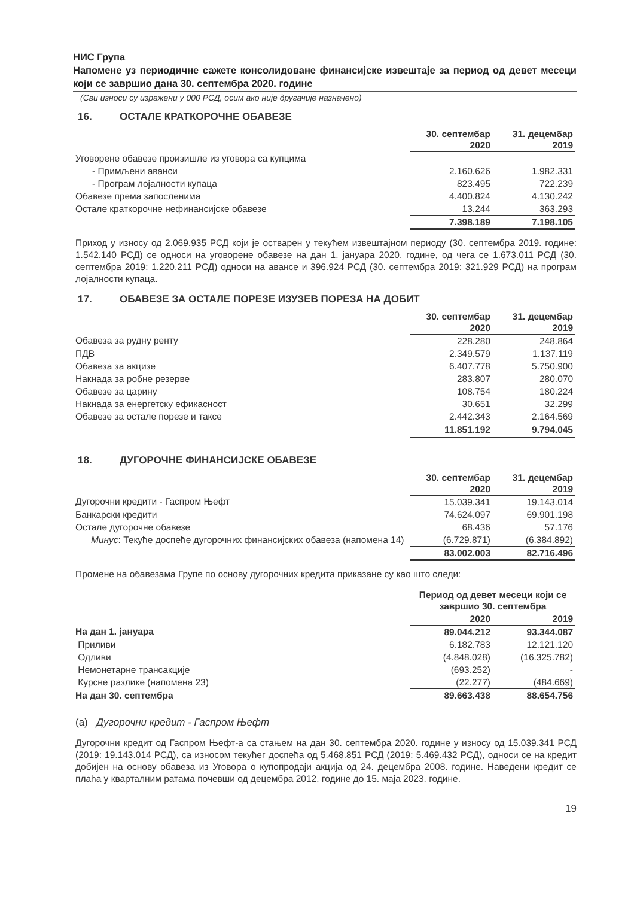НИС Група
Напомене уз периодичне сажете консолидоване финансијске извештаје за период од девет месеци који се завршио дана 30. септембра 2020. године
(Сви износи су изражени у 000 РСД, осим ако није другачије назначено)
16. ОСТАЛЕ КРАТКОРОЧНЕ ОБАВЕЗЕ
| | 30. септембар 2020 | 31. децембар 2019 |
| Уговорене обавезе произишле из уговора са купцима | | |
| - Примљени аванси | 2.160.626 | 1.982.331 |
| - Програм лојалности купаца | 823.495 | 722.239 |
| Обавезе према запосленима | 4.400.824 | 4.130.242 |
| Остале краткорочне нефинансијске обавезе | 13.244 | 363.293 |
| | 7.398.189 | 7.198.105 |
Приход у износу од 2.069.935 РСД који је остварен у текућем извештајном периоду (30. септембра 2019. године: 1.542.140 РСД) се односи на уговорене обавезе на дан 1. јануара 2020. године, од чега се 1.673.011 РСД (30. септембра 2019: 1.220.211 РСД) односи на авансе и 396.924 РСД (30. септембра 2019: 321.929 РСД) на програм лојалности купаца.
17. ОБАВЕЗЕ ЗА ОСТАЛЕ ПОРЕЗЕ ИЗУЗЕВ ПОРЕЗА НА ДОБИТ
| | 30. септембар 2020 | 31. децембар 2019 |
| Обавеза за рудну ренту | 228.280 | 248.864 |
| ПДВ | 2.349.579 | 1.137.119 |
| Обавеза за акцизе | 6.407.778 | 5.750.900 |
| Накнада за робне резерве | 283.807 | 280.070 |
| Обавезе за царину | 108.754 | 180.224 |
| Накнада за енергетску ефикасност | 30.651 | 32.299 |
| Обавезе за остале порезе и таксе | 2.442.343 | 2.164.569 |
| | 11.851.192 | 9.794.045 |
18. ДУГОРОЧНЕ ФИНАНСИЈСКЕ ОБАВЕЗЕ
| | 30. септембар 2020 | 31. децембар 2019 |
| Дугорочни кредити - Гаспром Њефт | 15.039.341 | 19.143.014 |
| Банкарски кредити | 74.624.097 | 69.901.198 |
| Остале дугорочне обавезе | 68.436 | 57.176 |
| Минус : Текуће доспеће дугорочних финансијских обавеза (напомена 14) | (6.729.871) | (6.384.892) |
| | 83.002.003 | 82.716.496 |
Промене на обавезама Групе по основу дугорочних кредита приказане су као што следи:
| | Период од девет месеци који се завршио 30. септембра | |
| | 2020 | 2019 |
| На дан 1. јануара | 89.044.212 | 93.344.087 |
| Приливи | 6.182.783 | 12.121.120 |
| Одливи | (4.848.028) | (16.325.782) |
| Немонетарне трансакције | (693.252) | - |
| Курсне разлике (напомена 23) | (22.277) | (484.669) |
| На дан 30. септембра | 89.663.438 | 88.654.756 |
(а) Дугорочни кредит - Гаспром Њефт
Дугорочни кредит од Гаспром Њефт-а са стањем на дан 30. септембра 2020. године у износу од 15.039.341 РСД (2019: 19.143.014 РСД), са износом текућег доспећа од 5.468.851 РСД (2019: 5.469.432 РСД), односи се на кредит добијен на основу обавеза из Уговора о купопродаји акција од 24. децембра 2008. године. Наведени кредит се плаћа у кварталним ратама почевши од децембра 2012. године до 15. маја 2023. године.
19